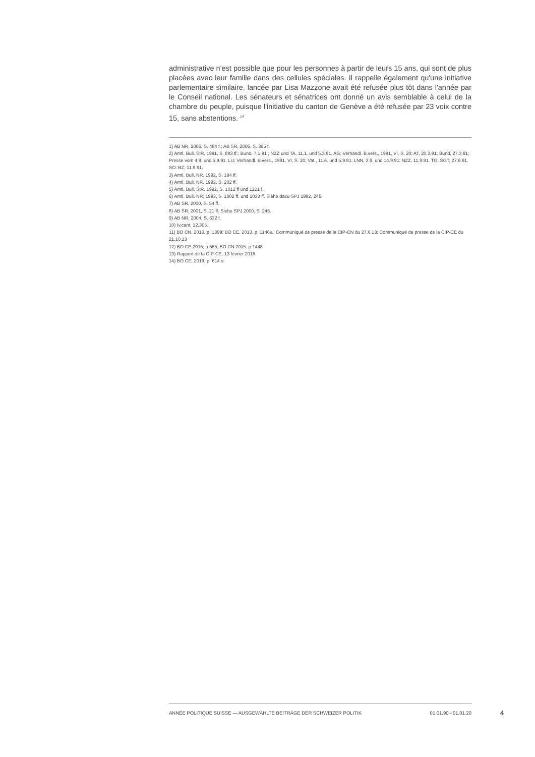administrative n'est possible que pour les personnes à partir de leurs 15 ans, qui sont de plus placées avec leur famille dans des cellules spéciales. Il rappelle également qu'une initiative parlementaire similaire, lancée par Lisa Mazzone avait été refusée plus tôt dans l'année par le Conseil national. Les sénateurs et sénatrices ont donné un avis semblable à celui de la chambre du peuple, puisque l'initiative du canton de Genève a été refusée par 23 voix contre 15, sans abstentions. <sup>14</sup>
1) AB NR, 2006, S. 484 f.; AB SR, 2006, S. 395 f.
2) Amtl. Bull. StR, 1991, S. 883 ff.; Bund, 7.1.91 ; NZZ und TA, 11.1. und 5.3.91. AG: Verhandl. B.vers., 1991, VI, S. 20; AT, 20.3.91; Bund, 27.3.91; Presse vom 4.9. und 5.9.91. LU: Verhandl. B.vers., 1991, VI, S. 20; Vat., 11.6. und 5.9.91; LNN, 3.9. und 14.9.91; NZZ, 11.9.91. TG: SGT, 27.6.91. SO: BZ, 11.9.91.
3) Amtl. Bull. NR, 1992, S. 194 ff.
4) Amtl. Bull. NR, 1992, S. 202 ff.
5) Amtl. Bull. StR, 1992, S. 1012 ff und 1221 f.
6) Amtl. Bull. NR, 1993, S. 1002 ff. und 1033 ff. Siehe dazu SPJ 1992, 246.
7) AB SR, 2000, S. 54 ff.
8) AB SR, 2001, S. 21 ff. Siehe SPJ 2000, S. 245.
9) AB NR, 2004, S. 632 f.
10) Iv.cant. 12.305.
11) BO CN, 2013, p. 1399; BO CE, 2013, p. 1146s.; Communiqué de presse de la CIP-CN du 27.6.13; Communiqué de presse de la CIP-CE du 21.10.13
12) BO CE 2015, p.565; BO CN 2015, p.1448
13) Rapport de la CIP-CE, 13 février 2018
14) BO CE, 2019, p. 614 s.
ANNÉE POLITIQUE SUISSE — AUSGEWÄHLTE BEITRÄGE DER SCHWEIZER POLITIK 01.01.90 - 01.01.20
4